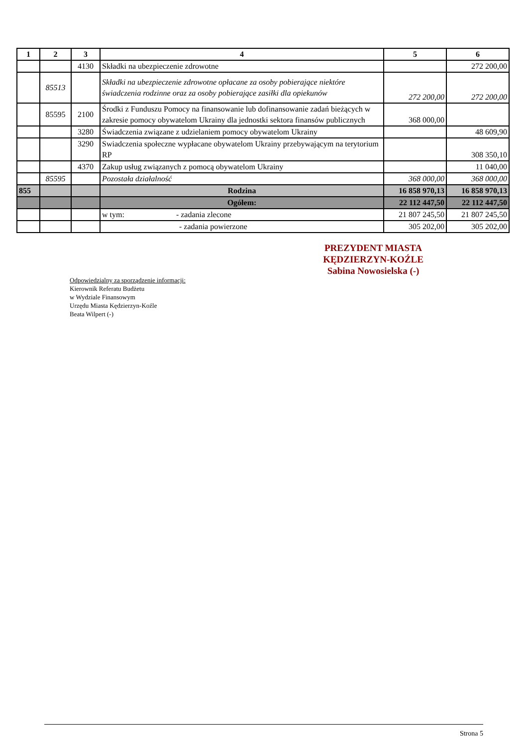| 1 | 2 | 3 | 4 | 5 | 6 |
| --- | --- | --- | --- | --- | --- |
| | | 4130 | Składki na ubezpieczenie zdrowotne | | 272 200,00 |
| | 85513 | | Składki na ubezpieczenie zdrowotne opłacane za osoby pobierające niektóre świadczenia rodzinne oraz za osoby pobierające zasiłki dla opiekunów | 272 200,00 | 272 200,00 |
| | 85595 | 2100 | Środki z Funduszu Pomocy na finansowanie lub dofinansowanie zadań bieżących w zakresie pomocy obywatelom Ukrainy dla jednostki sektora finansów publicznych | 368 000,00 | |
| | | 3280 | Świadczenia związane z udzielaniem pomocy obywatelom Ukrainy | | 48 609,90 |
| | | 3290 | Swiadczenia społeczne wypłacane obywatelom Ukrainy przebywającym na terytorium RP | | 308 350,10 |
| | | 4370 | Zakup usług związanych z pomocą obywatelom Ukrainy | | 11 040,00 |
| | 85595 | | Pozostała działalność | 368 000,00 | 368 000,00 |
| 855 | | | Rodzina | 16 858 970,13 | 16 858 970,13 |
| | | | Ogółem: | 22 112 447,50 | 22 112 447,50 |
| | | | w tym: - zadania zlecone | 21 807 245,50 | 21 807 245,50 |
| | | | - zadania powierzone | 305 202,00 | 305 202,00 |
PREZYDENT MIASTA
KĘDZIERZYN-KOŹLE
Sabina Nowosielska (-)
Odpowiedzialny za sporządzenie informacji:
Kierownik Referatu Budżetu
w Wydziale Finansowym
Urzędu Miasta Kędzierzyn-Koźle
Beata Wilpert (-)
Strona 5